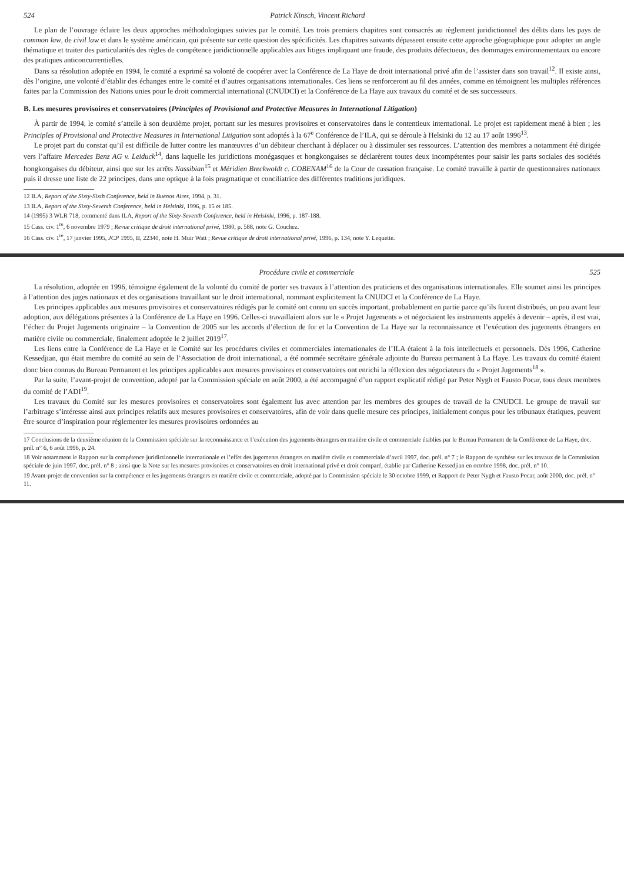524 Patrick Kinsch, Vincent Richard
Le plan de l’ouvrage éclaire les deux approches méthodologiques suivies par le comité. Les trois premiers chapitres sont consacrés au règlement juridictionnel des délits dans les pays de common law, de civil law et dans le système américain, qui présente sur cette question des spécificités. Les chapitres suivants dépassent ensuite cette approche géographique pour adopter un angle thématique et traiter des particularités des règles de compétence juridictionnelle applicables aux litiges impliquant une fraude, des produits défectueux, des dommages environnementaux ou encore des pratiques anticoncurrentielles.
Dans sa résolution adoptée en 1994, le comité a exprimé sa volonté de coopérer avec la Conférence de La Haye de droit international privé afin de l’assister dans son travail<sup>12</sup>. Il existe ainsi, dès l’origine, une volonté d’établir des échanges entre le comité et d’autres organisations internationales. Ces liens se renforceront au fil des années, comme en témoignent les multiples références faites par la Commission des Nations unies pour le droit commercial international (CNUDCI) et la Conférence de La Haye aux travaux du comité et de ses successeurs.
B. Les mesures provisoires et conservatoires (Principles of Provisional and Protective Measures in International Litigation)
À partir de 1994, le comité s’attelle à son deuxième projet, portant sur les mesures provisoires et conservatoires dans le contentieux international. Le projet est rapidement mené à bien ; les Principles of Provisional and Protective Measures in International Litigation sont adoptés à la 67<sup>e</sup> Conférence de l’ILA, qui se déroule à Helsinki du 12 au 17 août 1996<sup>13</sup>.
Le projet part du constat qu’il est difficile de lutter contre les manœuvres d’un débiteur cherchant à déplacer ou à dissimuler ses ressources. L’attention des membres a notamment été dirigée vers l’affaire Mercedes Benz AG v. Leiduck<sup>14</sup>, dans laquelle les juridictions monégasques et hongkongaises se déclarèrent toutes deux incompétentes pour saisir les parts sociales des sociétés hongkongaises du débiteur, ainsi que sur les arrêts Nassibian<sup>15</sup> et Méridien Breckwoldt c. COBENAM<sup>16</sup> de la Cour de cassation française. Le comité travaille à partir de questionnaires nationaux puis il dresse une liste de 22 principes, dans une optique à la fois pragmatique et conciliatrice des différentes traditions juridiques.
12 ILA, Report of the Sixty-Sixth Conference, held in Buenos Aires, 1994, p. 31.
13 ILA, Report of the Sixty-Seventh Conference, held in Helsinki, 1996, p. 15 et 185.
14 (1995) 3 WLR 718, commenté dans ILA, Report of the Sixty-Seventh Conference, held in Helsinki, 1996, p. 187-188.
15 Cass. civ. 1<sup>re</sup>, 6 novembre 1979 ; Revue critique de droit international privé, 1980, p. 588, note G. Couchez.
16 Cass. civ. 1<sup>re</sup>, 17 janvier 1995, JCP 1995, II, 22340, note H. Muir Watt ; Revue critique de droit international privé, 1996, p. 134, note Y. Lequette.
Procédure civile et commerciale 525
La résolution, adoptée en 1996, témoigne également de la volonté du comité de porter ses travaux à l’attention des praticiens et des organisations internationales. Elle soumet ainsi les principes à l’attention des juges nationaux et des organisations travaillant sur le droit international, nommant explicitement la CNUDCI et la Conférence de La Haye.
Les principes applicables aux mesures provisoires et conservatoires rédigés par le comité ont connu un succès important, probablement en partie parce qu’ils furent distribués, un peu avant leur adoption, aux délégations présentes à la Conférence de La Haye en 1996. Celles-ci travaillaient alors sur le « Projet Jugements » et négociaient les instruments appelés à devenir – après, il est vrai, l’échec du Projet Jugements originaire – la Convention de 2005 sur les accords d’élection de for et la Convention de La Haye sur la reconnaissance et l’exécution des jugements étrangers en matière civile ou commerciale, finalement adoptée le 2 juillet 2019<sup>17</sup>.
Les liens entre la Conférence de La Haye et le Comité sur les procédures civiles et commerciales internationales de l’ILA étaient à la fois intellectuels et personnels. Dès 1996, Catherine Kessedjian, qui était membre du comité au sein de l’Association de droit international, a été nommée secrétaire générale adjointe du Bureau permanent à La Haye. Les travaux du comité étaient donc bien connus du Bureau Permanent et les principes applicables aux mesures provisoires et conservatoires ont enrichi la réflexion des négociateurs du « Projet Jugements<sup>18</sup> ».
Par la suite, l’avant-projet de convention, adopté par la Commission spéciale en août 2000, a été accompagné d’un rapport explicatif rédigé par Peter Nygh et Fausto Pocar, tous deux membres du comité de l’ADI<sup>19</sup>.
Les travaux du Comité sur les mesures provisoires et conservatoires sont également lus avec attention par les membres des groupes de travail de la CNUDCI. Le groupe de travail sur l’arbitrage s’intéresse ainsi aux principes relatifs aux mesures provisoires et conservatoires, afin de voir dans quelle mesure ces principes, initialement conçus pour les tribunaux étatiques, peuvent être source d’inspiration pour réglementer les mesures provisoires ordonnées au
17 Conclusions de la deuxième réunion de la Commission spéciale sur la reconnaissance et l’exécution des jugements étrangers en matière civile et commerciale établies par le Bureau Permanent de la Conférence de La Haye, doc. prél. n° 6, 6 août 1996, p. 24.
18 Voir notamment le Rapport sur la compétence juridictionnelle internationale et l’effet des jugements étrangers en matière civile et commerciale d’avril 1997, doc. prél. n° 7 ; le Rapport de synthèse sur les travaux de la Commission spéciale de juin 1997, doc. prél. n° 8 ; ainsi que la Note sur les mesures provisoires et conservatoires en droit international privé et droit comparé, établie par Catherine Kessedjian en octobre 1998, doc. prél. n° 10.
19 Avant-projet de convention sur la compétence et les jugements étrangers en matière civile et commerciale, adopté par la Commission spéciale le 30 octobre 1999, et Rapport de Peter Nygh et Fausto Pocar, août 2000, doc. prél. n° 11.